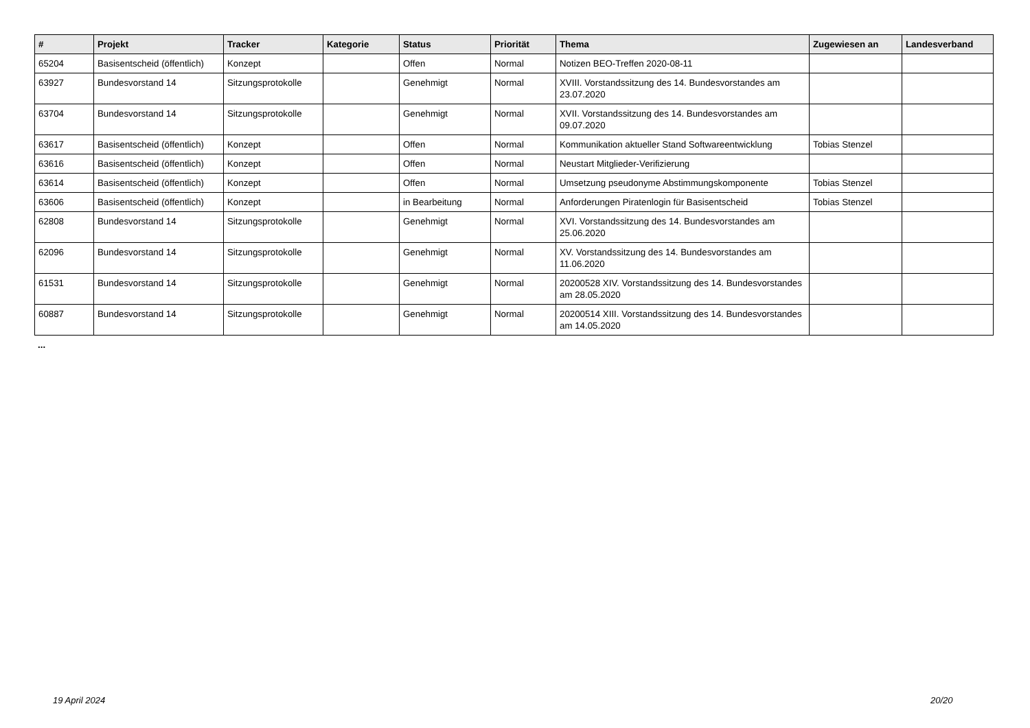| # | Projekt | Tracker | Kategorie | Status | Priorität | Thema | Zugewiesen an | Landesverband |
| --- | --- | --- | --- | --- | --- | --- | --- | --- |
| 65204 | Basisentscheid (öffentlich) | Konzept | | Offen | Normal | Notizen BEO-Treffen 2020-08-11 | | |
| 63927 | Bundesvorstand 14 | Sitzungsprotokolle | | Genehmigt | Normal | XVIII. Vorstandssitzung des 14. Bundesvorstandes am 23.07.2020 | | |
| 63704 | Bundesvorstand 14 | Sitzungsprotokolle | | Genehmigt | Normal | XVII. Vorstandssitzung des 14. Bundesvorstandes am 09.07.2020 | | |
| 63617 | Basisentscheid (öffentlich) | Konzept | | Offen | Normal | Kommunikation aktueller Stand Softwareentwicklung | Tobias Stenzel | |
| 63616 | Basisentscheid (öffentlich) | Konzept | | Offen | Normal | Neustart Mitglieder-Verifizierung | | |
| 63614 | Basisentscheid (öffentlich) | Konzept | | Offen | Normal | Umsetzung pseudonyme Abstimmungskomponente | Tobias Stenzel | |
| 63606 | Basisentscheid (öffentlich) | Konzept | | in Bearbeitung | Normal | Anforderungen Piratenlogin für Basisentscheid | Tobias Stenzel | |
| 62808 | Bundesvorstand 14 | Sitzungsprotokolle | | Genehmigt | Normal | XVI. Vorstandssitzung des 14. Bundesvorstandes am 25.06.2020 | | |
| 62096 | Bundesvorstand 14 | Sitzungsprotokolle | | Genehmigt | Normal | XV. Vorstandssitzung des 14. Bundesvorstandes am 11.06.2020 | | |
| 61531 | Bundesvorstand 14 | Sitzungsprotokolle | | Genehmigt | Normal | 20200528 XIV. Vorstandssitzung des 14. Bundesvorstandes am 28.05.2020 | | |
| 60887 | Bundesvorstand 14 | Sitzungsprotokolle | | Genehmigt | Normal | 20200514 XIII. Vorstandssitzung des 14. Bundesvorstandes am 14.05.2020 | | |
...
19 April 2024 20/20